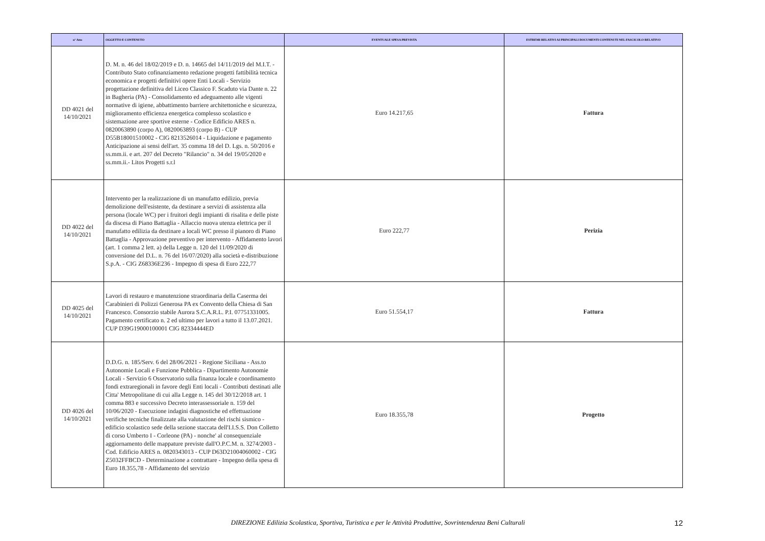| n° Atto | OGGETTO E CONTENUTO | EVENTUALE SPESA PREVISTA | ESTREMI RELATIVI AI PRINCIPALI DOCUMENTI CONTENUTI NEL FASCICOLO RELATIVO |
| --- | --- | --- | --- |
| DD 4021 del 14/10/2021 | D. M. n. 46 del 18/02/2019 e D. n. 14665 del 14/11/2019 del M.I.T. - Contributo Stato cofinanziamento redazione progetti fattibilità tecnica economica e progetti definitivi opere Enti Locali - Servizio progettazione definitiva del Liceo Classico F. Scaduto via Dante n. 22 in Bagheria (PA) - Consolidamento ed adeguamento alle vigenti normative di igiene, abbattimento barriere architettoniche e sicurezza, miglioramento efficienza energetica complesso scolastico e sistemazione aree sportive esterne - Codice Edificio ARES n. 0820063890 (corpo A), 0820063893 (corpo B) - CUP D55B18001510002 - CIG 8213526014 - Liquidazione e pagamento Anticipazione ai sensi dell'art. 35 comma 18 del D. Lgs. n. 50/2016 e ss.mm.ii. e art. 207 del Decreto "Rilancio" n. 34 del 19/05/2020 e ss.mm.ii.- Litos Progetti s.r.l | Euro 14.217,65 | Fattura |
| DD 4022 del 14/10/2021 | Intervento per la realizzazione di un manufatto edilizio, previa demolizione dell'esistente, da destinare a servizi di assistenza alla persona (locale WC) per i fruitori degli impianti di risalita e delle piste da discesa di Piano Battaglia - Allaccio nuova utenza elettrica per il manufatto edilizia da destinare a locali WC presso il pianoro di Piano Battaglia - Approvazione preventivo per intervento - Affidamento lavori (art. 1 comma 2 lett. a) della Legge n. 120 del 11/09/2020 di conversione del D.L. n. 76 del 16/07/2020) alla società e-distribuzione S.p.A. - CIG Z68336E236 - Impegno di spesa di Euro 222,77 | Euro 222,77 | Perizia |
| DD 4025 del 14/10/2021 | Lavori di restauro e manutenzione straordinaria della Caserma dei Carabinieri di Polizzi Generosa PA ex Convento della Chiesa di San Francesco. Consorzio stabile Aurora S.C.A.R.L. P.I. 07751331005. Pagamento certificato n. 2 ed ultimo per lavori a tutto il 13.07.2021. CUP D39G19000100001 CIG 82334444ED | Euro 51.554,17 | Fattura |
| DD 4026 del 14/10/2021 | D.D.G. n. 185/Serv. 6 del 28/06/2021 - Regione Siciliana - Ass.to Autonomie Locali e Funzione Pubblica - Dipartimento Autonomie Locali - Servizio 6 Osservatorio sulla finanza locale e coordinamento fondi extraregionali in favore degli Enti locali - Contributi destinati alle Citta' Metropolitane di cui alla Legge n. 145 del 30/12/2018 art. 1 comma 883 e successivo Decreto interassessoriale n. 159 del 10/06/2020 - Esecuzione indagini diagnostiche ed effettuazione verifiche tecniche finalizzate alla valutazione del rischi sismico - edificio scolastico sede della sezione staccata dell'I.I.S.S. Don Colletto di corso Umberto I - Corleone (PA) - nonche' al consequenziale aggiornamento delle mappature previste dall'O.P.C.M. n. 3274/2003 - Cod. Edificio ARES n. 0820343013 - CUP D63D21004060002 - CIG Z5032FFBCD - Determinazione a contrattare - Impegno della spesa di Euro 18.355,78 - Affidamento del servizio | Euro 18.355,78 | Progetto |
DIREZIONE Edilizia Scolastica, Sportiva, Turistica e per le Attività Produttive, Sovrintendenza Beni Culturali 12